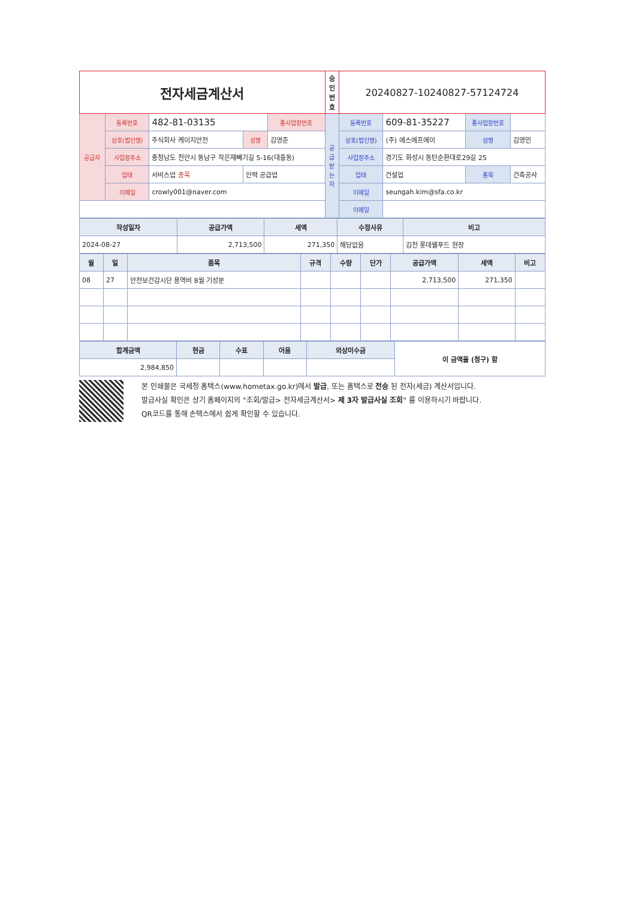| 전자세금계산서 | | | | | 승인번호 | 20240827-10240827-57124724 | | | |
| 공급자 | 등록번호 | 482-81-03135 | | 종사업장번호 | 공급받는자 | 등록번호 | 609-81-35227 | 종사업장번호 | |
| | 상호(법인명) | 주식회사 케이지안전 | 성명 | 김영준 | | 상호(법인명) | (주) 에스에프에이 | 성명 | 김영민 |
| | 사업장주소 | 충청남도 천안시 동남구 작은재빼기길 5-16(대흥동) | | | | 사업장주소 | 경기도 화성시 동탄순환대로29길 25 | | |
| | 업태 | 서비스업 종목 | 인력 공급업 | | | 업태 | 건설업 | 종목 | 건축공사 |
| | 이메일 | crowly001@naver.com | | | | 이메일 | seungah.kim@sfa.co.kr | | |
| | | | | | | 이메일 | | | |
| 작성일자 | 공급가액 | 세액 | 수정사유 | 비고 |
| --- | --- | --- | --- | --- |
| 2024-08-27 | 2,713,500 | 271,350 | 해당없음 | 김천 롯데웰푸드 현장 |
| 월 | 일 | 품목 | 규격 | 수량 | 단가 | 공급가액 | 세액 | 비고 |
| --- | --- | --- | --- | --- | --- | --- | --- | --- |
| 08 | 27 | 안전보건감시단 용역비 8월 기성분 | | | | 2,713,500 | 271,350 | |
| 합계금액 | 현금 | 수표 | 어음 | 외상미수금 | 이 금액을 (청구) 함 |
| 2,984,850 | | | | | |
본 인쇄물은 국세청 홈택스(www.hometax.go.kr)에서 발급, 또는 홈택스로 전송 된 전자(세금) 계산서입니다.
발급사실 확인은 상기 홈페이지의 "조회/발급> 전자세금계산서> 제 3자 발급사실 조회" 를 이용하시기 바랍니다.
QR코드를 통해 손택스에서 쉽게 확인할 수 있습니다.